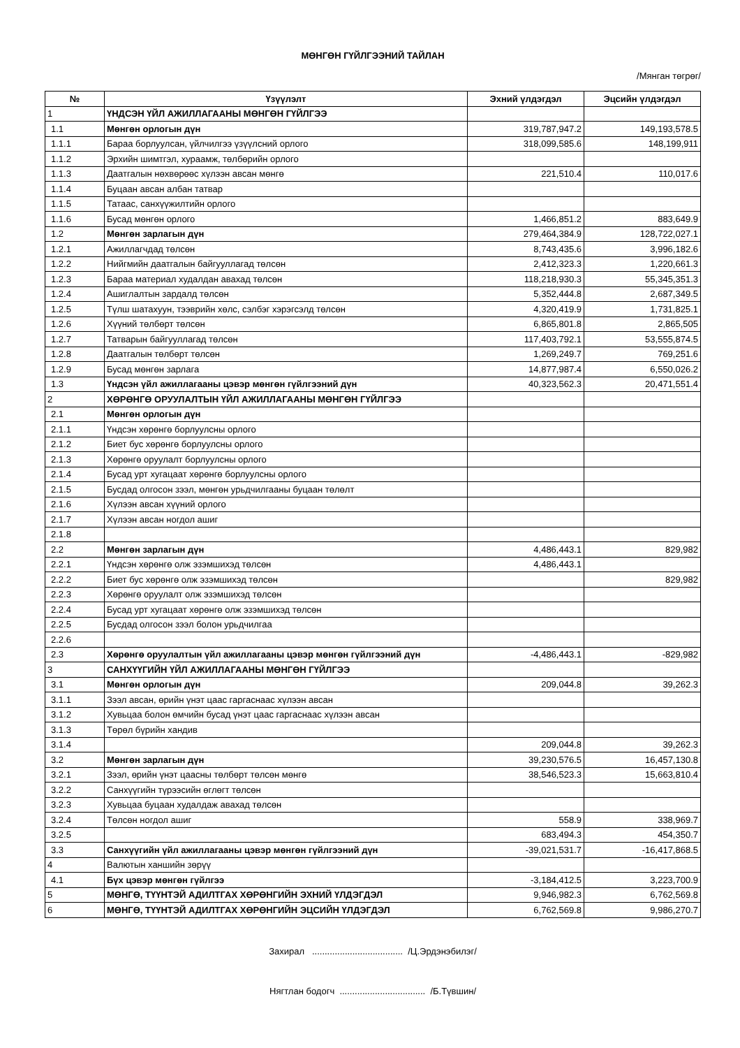МӨНГӨН ГҮЙЛГЭЭНИЙ ТАЙЛАН
/Мянган төгрөг/
| № | Үзүүлэлт | Эхний үлдэгдэл | Эцсийн үлдэгдэл |
| --- | --- | --- | --- |
| 1 | ҮНДСЭН ҮЙЛ АЖИЛЛАГААНЫ МӨНГӨН ГҮЙЛГЭЭ | | |
| 1.1 | Мөнгөн орлогын дүн | 319,787,947.2 | 149,193,578.5 |
| 1.1.1 | Бараа борлуулсан, үйлчилгээ үзүүлсний орлого | 318,099,585.6 | 148,199,911 |
| 1.1.2 | Эрхийн шимтгэл, хураамж, төлбөрийн орлого | | |
| 1.1.3 | Даатгалын нөхвөрөөс хүлээн авсан мөнгө | 221,510.4 | 110,017.6 |
| 1.1.4 | Буцаан авсан албан татвар | | |
| 1.1.5 | Татаас, санхүүжилтийн орлого | | |
| 1.1.6 | Бусад мөнгөн орлого | 1,466,851.2 | 883,649.9 |
| 1.2 | Мөнгөн зарлагын дүн | 279,464,384.9 | 128,722,027.1 |
| 1.2.1 | Ажиллагчдад төлсөн | 8,743,435.6 | 3,996,182.6 |
| 1.2.2 | Нийгмийн даатгалын байгууллагад төлсөн | 2,412,323.3 | 1,220,661.3 |
| 1.2.3 | Бараа материал худалдан авахад төлсөн | 118,218,930.3 | 55,345,351.3 |
| 1.2.4 | Ашиглалтын зардалд төлсөн | 5,352,444.8 | 2,687,349.5 |
| 1.2.5 | Түлш шатахуун, тээврийн хөлс, сэлбэг хэрэгсэлд төлсөн | 4,320,419.9 | 1,731,825.1 |
| 1.2.6 | Хүүний төлбөрт төлсөн | 6,865,801.8 | 2,865,505 |
| 1.2.7 | Татварын байгууллагад төлсөн | 117,403,792.1 | 53,555,874.5 |
| 1.2.8 | Даатгалын төлбөрт төлсөн | 1,269,249.7 | 769,251.6 |
| 1.2.9 | Бусад мөнгөн зарлага | 14,877,987.4 | 6,550,026.2 |
| 1.3 | Үндсэн үйл ажиллагааны цэвэр мөнгөн гүйлгээний дүн | 40,323,562.3 | 20,471,551.4 |
| 2 | ХӨРӨНГӨ ОРУУЛАЛТЫН ҮЙЛ АЖИЛЛАГААНЫ МӨНГӨН ГҮЙЛГЭЭ | | |
| 2.1 | Мөнгөн орлогын дүн | | |
| 2.1.1 | Үндсэн хөрөнгө борлуулсны орлого | | |
| 2.1.2 | Биет бус хөрөнгө борлуулсны орлого | | |
| 2.1.3 | Хөрөнгө оруулалт борлуулсны орлого | | |
| 2.1.4 | Бусад урт хугацаат хөрөнгө борлуулсны орлого | | |
| 2.1.5 | Бусдад олгосон зээл, мөнгөн урьдчилгааны буцаан төлөлт | | |
| 2.1.6 | Хүлээн авсан хүүний орлого | | |
| 2.1.7 | Хүлээн авсан ногдол ашиг | | |
| 2.1.8 | | | |
| 2.2 | Мөнгөн зарлагын дүн | 4,486,443.1 | 829,982 |
| 2.2.1 | Үндсэн хөрөнгө олж эзэмшихэд төлсөн | 4,486,443.1 | |
| 2.2.2 | Биет бус хөрөнгө олж эзэмшихэд төлсөн | | 829,982 |
| 2.2.3 | Хөрөнгө оруулалт олж эзэмшихэд төлсөн | | |
| 2.2.4 | Бусад урт хугацаат хөрөнгө олж эзэмшихэд төлсөн | | |
| 2.2.5 | Бусдад олгосон зээл болон урьдчилгаа | | |
| 2.2.6 | | | |
| 2.3 | Хөрөнгө оруулалтын үйл ажиллагааны цэвэр мөнгөн гүйлгээний дүн | -4,486,443.1 | -829,982 |
| 3 | САНХҮҮГИЙН ҮЙЛ АЖИЛЛАГААНЫ МӨНГӨН ГҮЙЛГЭЭ | | |
| 3.1 | Мөнгөн орлогын дүн | 209,044.8 | 39,262.3 |
| 3.1.1 | Зээл авсан, өрийн үнэт цаас гаргаснаас хүлээн авсан | | |
| 3.1.2 | Хувьцаа болон өмчийн бусад үнэт цаас гаргаснаас хүлээн авсан | | |
| 3.1.3 | Төрөл бүрийн хандив | | |
| 3.1.4 | | 209,044.8 | 39,262.3 |
| 3.2 | Мөнгөн зарлагын дүн | 39,230,576.5 | 16,457,130.8 |
| 3.2.1 | Зээл, өрийн үнэт цаасны төлбөрт төлсөн мөнгө | 38,546,523.3 | 15,663,810.4 |
| 3.2.2 | Санхүүгийн түрээсийн өглөгт төлсөн | | |
| 3.2.3 | Хувьцаа буцаан худалдаж авахад төлсөн | | |
| 3.2.4 | Төлсөн ногдол ашиг | 558.9 | 338,969.7 |
| 3.2.5 | | 683,494.3 | 454,350.7 |
| 3.3 | Санхүүгийн үйл ажиллагааны цэвэр мөнгөн гүйлгээний дүн | -39,021,531.7 | -16,417,868.5 |
| 4 | Валютын ханшийн зөрүү | | |
| 4.1 | Бүх цэвэр мөнгөн гүйлгээ | -3,184,412.5 | 3,223,700.9 |
| 5 | МӨНГӨ, ТҮҮНТЭЙ АДИЛТГАХ ХӨРӨНГИЙН ЭХНИЙ ҮЛДЭГДЭЛ | 9,946,982.3 | 6,762,569.8 |
| 6 | МӨНГӨ, ТҮҮНТЭЙ АДИЛТГАХ ХӨРӨНГИЙН ЭЦСИЙН ҮЛДЭГДЭЛ | 6,762,569.8 | 9,986,270.7 |
Захирал .................................... /Ц.Эрдэнэбилэг/
Нягтлан бодогч .................................. /Б.Түвшин/